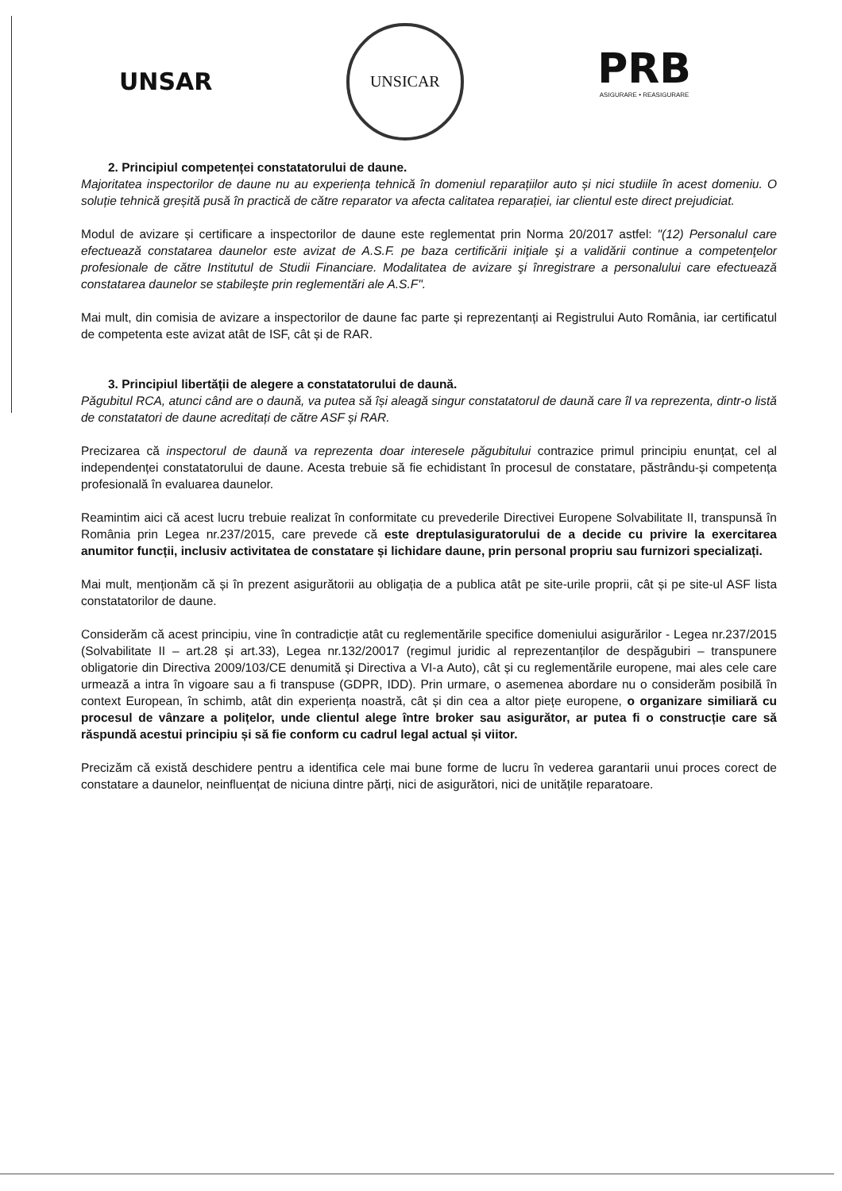UNSAR
UNSICAR
PRB
ASIGURARE • REASIGURARE
2. Principiul competenței constatatorului de daune.
Majoritatea inspectorilor de daune nu au experiența tehnică în domeniul reparațiilor auto și nici studiile în acest domeniu. O soluție tehnică greșită pusă în practică de către reparator va afecta calitatea reparației, iar clientul este direct prejudiciat.
Modul de avizare și certificare a inspectorilor de daune este reglementat prin Norma 20/2017 astfel: "(12) Personalul care efectuează constatarea daunelor este avizat de A.S.F. pe baza certificării iniţiale şi a validării continue a competenţelor profesionale de către Institutul de Studii Financiare. Modalitatea de avizare şi înregistrare a personalului care efectuează constatarea daunelor se stabileşte prin reglementări ale A.S.F".
Mai mult, din comisia de avizare a inspectorilor de daune fac parte și reprezentanți ai Registrului Auto România, iar certificatul de competenta este avizat atât de ISF, cât și de RAR.
3. Principiul libertății de alegere a constatatorului de daună.
Păgubitul RCA, atunci când are o daună, va putea să își aleagă singur constatatorul de daună care îl va reprezenta, dintr-o listă de constatatori de daune acreditați de către ASF și RAR.
Precizarea că inspectorul de daună va reprezenta doar interesele păgubitului contrazice primul principiu enunțat, cel al independenței constatatorului de daune. Acesta trebuie să fie echidistant în procesul de constatare, păstrându-și competența profesională în evaluarea daunelor.
Reamintim aici că acest lucru trebuie realizat în conformitate cu prevederile Directivei Europene Solvabilitate II, transpunsă în România prin Legea nr.237/2015, care prevede că este dreptulasiguratorului de a decide cu privire la exercitarea anumitor funcții, inclusiv activitatea de constatare și lichidare daune, prin personal propriu sau furnizori specializați.
Mai mult, menționăm că și în prezent asigurătorii au obligația de a publica atât pe site-urile proprii, cât și pe site-ul ASF lista constatatorilor de daune.
Considerăm că acest principiu, vine în contradicție atât cu reglementările specifice domeniului asigurărilor - Legea nr.237/2015 (Solvabilitate II – art.28 și art.33), Legea nr.132/20017 (regimul juridic al reprezentanților de despăgubiri – transpunere obligatorie din Directiva 2009/103/CE denumită și Directiva a VI-a Auto), cât și cu reglementările europene, mai ales cele care urmează a intra în vigoare sau a fi transpuse (GDPR, IDD). Prin urmare, o asemenea abordare nu o considerăm posibilă în context European, în schimb, atât din experiența noastră, cât și din cea a altor piețe europene, o organizare similiară cu procesul de vânzare a polițelor, unde clientul alege între broker sau asigurător, ar putea fi o construcție care să răspundă acestui principiu și să fie conform cu cadrul legal actual și viitor.
Precizăm că există deschidere pentru a identifica cele mai bune forme de lucru în vederea garantarii unui proces corect de constatare a daunelor, neinfluențat de niciuna dintre părți, nici de asigurători, nici de unitățile reparatoare.